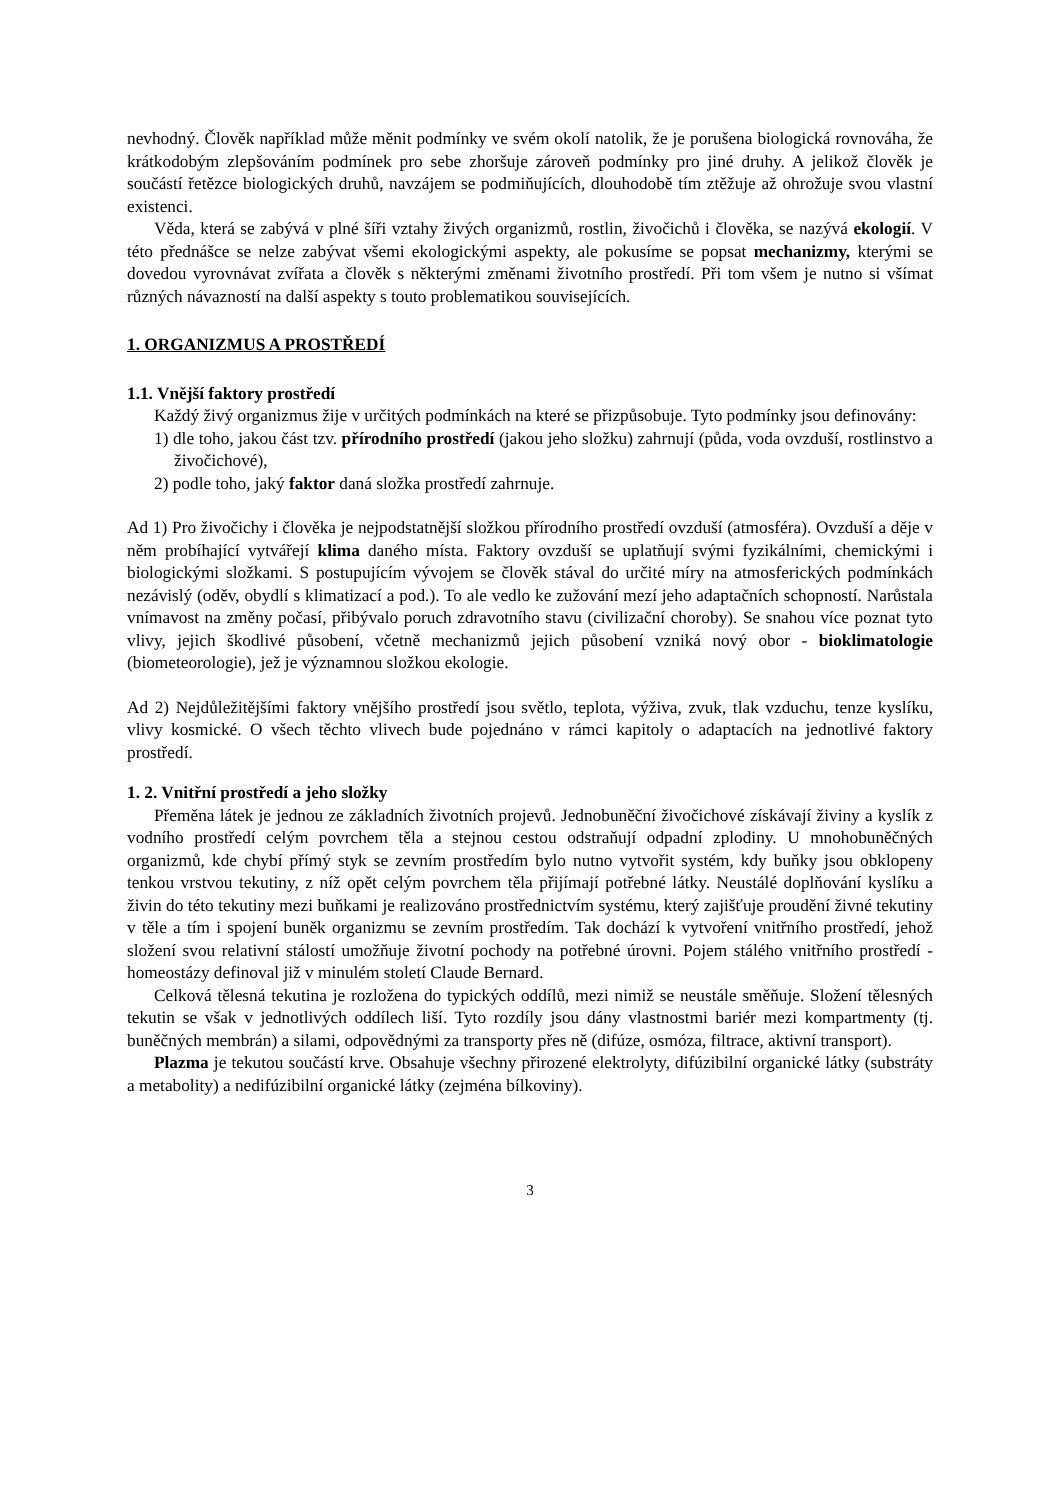nevhodný. Člověk například může měnit podmínky ve svém okolí natolik, že je porušena biologická rovnováha, že krátkodobým zlepšováním podmínek pro sebe zhoršuje zároveň podmínky pro jiné druhy. A jelikož člověk je součástí řetězce biologických druhů, navzájem se podmiňujících, dlouhodobě tím ztěžuje až ohrožuje svou vlastní existenci.
Věda, která se zabývá v plné šíři vztahy živých organizmů, rostlin, živočichů i člověka, se nazývá ekologií. V této přednášce se nelze zabývat všemi ekologickými aspekty, ale pokusíme se popsat mechanizmy, kterými se dovedou vyrovnávat zvířata a člověk s některými změnami životního prostředí. Při tom všem je nutno si všímat různých návazností na další aspekty s touto problematikou souvisejících.
1. ORGANIZMUS A PROSTŘEDÍ
1.1. Vnější faktory prostředí
Každý živý organizmus žije v určitých podmínkách na které se přizpůsobuje. Tyto podmínky jsou definovány:
1) dle toho, jakou část tzv. přírodního prostředí (jakou jeho složku) zahrnují (půda, voda ovzduší, rostlinstvo a živočichové),
2) podle toho, jaký faktor daná složka prostředí zahrnuje.
Ad 1) Pro živočichy i člověka je nejpodstatnější složkou přírodního prostředí ovzduší (atmosféra). Ovzduší a děje v něm probíhající vytvářejí klima daného místa. Faktory ovzduší se uplatňují svými fyzikálními, chemickými i biologickými složkami. S postupujícím vývojem se člověk stával do určité míry na atmosferických podmínkách nezávislý (oděv, obydlí s klimatizací a pod.). To ale vedlo ke zužování mezí jeho adaptačních schopností. Narůstala vnímavost na změny počasí, přibývalo poruch zdravotního stavu (civilizační choroby). Se snahou více poznat tyto vlivy, jejich škodlivé působení, včetně mechanizmů jejich působení vzniká nový obor - bioklimatologie (biometeorologie), jež je významnou složkou ekologie.
Ad 2) Nejdůležitějšími faktory vnějšího prostředí jsou světlo, teplota, výživa, zvuk, tlak vzduchu, tenze kyslíku, vlivy kosmické. O všech těchto vlivech bude pojednáno v rámci kapitoly o adaptacích na jednotlivé faktory prostředí.
1. 2. Vnitřní prostředí a jeho složky
Přeměna látek je jednou ze základních životních projevů. Jednobuněční živočichové získávají živiny a kyslík z vodního prostředí celým povrchem těla a stejnou cestou odstraňují odpadní zplodiny. U mnohobuněčných organizmů, kde chybí přímý styk se zevním prostředím bylo nutno vytvořit systém, kdy buňky jsou obklopeny tenkou vrstvou tekutiny, z níž opět celým povrchem těla přijímají potřebné látky. Neustálé doplňování kyslíku a živin do této tekutiny mezi buňkami je realizováno prostřednictvím systému, který zajišťuje proudění živné tekutiny v těle a tím i spojení buněk organizmu se zevním prostředím. Tak dochází k vytvoření vnitřního prostředí, jehož složení svou relativní stálostí umožňuje životní pochody na potřebné úrovni. Pojem stálého vnitřního prostředí - homeostázy definoval již v minulém století Claude Bernard.
Celková tělesná tekutina je rozložena do typických oddílů, mezi nimiž se neustále směňuje. Složení tělesných tekutin se však v jednotlivých oddílech liší. Tyto rozdíly jsou dány vlastnostmi bariér mezi kompartmenty (tj. buněčných membrán) a silami, odpovědnými za transporty přes ně (difúze, osmóza, filtrace, aktivní transport).
Plazma je tekutou součástí krve. Obsahuje všechny přirozené elektrolyty, difúzibilní organické látky (substráty a metabolity) a nedifúzibilní organické látky (zejména bílkoviny).
3